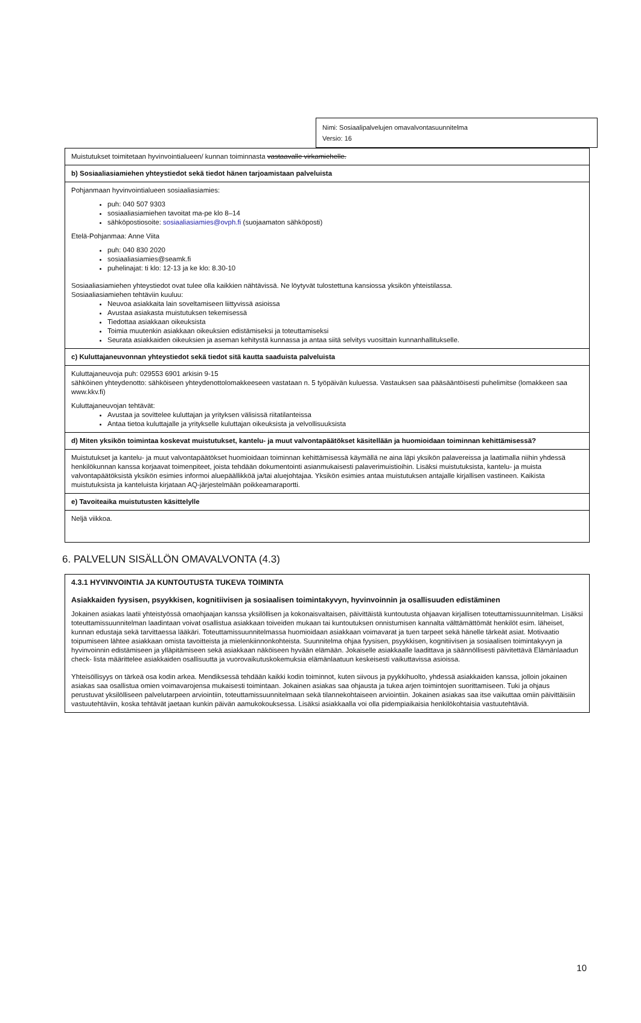Nimi: Sosiaalipalvelujen omavalvontasuunnitelma
Versio: 16
| Muistutukset toimitetaan hyvinvointialueen/ kunnan toiminnasta vastaavalle virkamiehelle. |
| b) Sosiaaliasiamiehen yhteystiedot sekä tiedot hänen tarjoamistaan palveluista |
| Pohjanmaan hyvinvointialueen sosiaaliasiamies: puh: 040 507 9303 sosiaaliasiamiehen tavoitat ma-pe klo 8–14 sähköpostiosoite: sosiaaliasiamies@ovph.fi (suojaamaton sähköposti) Etelä-Pohjanmaa: Anne Viita puh: 040 830 2020 sosiaaliasiamies@seamk.fi puhelinajat: ti klo: 12-13 ja ke klo: 8.30-10 Sosiaaliasiamiehen yhteystiedot ovat tulee olla kaikkien nähtävissä. Ne löytyvät tulostettuna kansiossa yksikön yhteistilassa. Sosiaaliasiamiehen tehtäviin kuuluu: Neuvoa asiakkaita lain soveltamiseen liittyvissä asioissa Avustaa asiakasta muistutuksen tekemisessä Tiedottaa asiakkaan oikeuksista Toimia muutenkin asiakkaan oikeuksien edistämiseksi ja toteuttamiseksi Seurata asiakkaiden oikeuksien ja aseman kehitystä kunnassa ja antaa siitä selvitys vuosittain kunnanhallitukselle. |
| c) Kuluttajaneuvonnan yhteystiedot sekä tiedot sitä kautta saaduista palveluista |
| Kuluttajaneuvoja puh: 029553 6901 arkisin 9-15 sähköinen yhteydenotto: sähköiseen yhteydenottolomakkeeseen vastataan n. 5 työpäivän kuluessa. Vastauksen saa pääsääntöisesti puhelimitse (lomakkeen saa www.kkv.fi) Kuluttajaneuvojan tehtävät: Avustaa ja sovittelee kuluttajan ja yrityksen välisissä riitatilanteissa Antaa tietoa kuluttajalle ja yritykselle kuluttajan oikeuksista ja velvollisuuksista |
| d) Miten yksikön toimintaa koskevat muistutukset, kantelu- ja muut valvontapäätökset käsitellään ja huomioidaan toiminnan kehittämisessä? |
| Muistutukset ja kantelu- ja muut valvontapäätökset huomioidaan toiminnan kehittämisessä käymällä ne aina läpi yksikön palavereissa ja laatimalla niihin yhdessä henkilökunnan kanssa korjaavat toimenpiteet, joista tehdään dokumentointi asianmukaisesti palaverimuistioihin. Lisäksi muistutuksista, kantelu- ja muista valvontapäätöksistä yksikön esimies informoi aluepäällikköä ja/tai aluejohtajaa. Yksikön esimies antaa muistutuksen antajalle kirjallisen vastineen. Kaikista muistutuksista ja kanteluista kirjataan AQ-järjestelmään poikkeamaraportti. |
| e) Tavoiteaika muistutusten käsittelylle |
| Neljä viikkoa. |
6. PALVELUN SISÄLLÖN OMAVALVONTA (4.3)
| 4.3.1 HYVINVOINTIA JA KUNTOUTUSTA TUKEVA TOIMINTA Asiakkaiden fyysisen, psyykkisen, kognitiivisen ja sosiaalisen toimintakyvyn, hyvinvoinnin ja osallisuuden edistäminen Jokainen asiakas laatii yhteistyössä omaohjaajan kanssa yksilöllisen ja kokonaisvaltaisen, päivittäistä kuntoutusta ohjaavan kirjallisen toteuttamissuunnitelman. Lisäksi toteuttamissuunnitelman laadintaan voivat osallistua asiakkaan toiveiden mukaan tai kuntoutuksen onnistumisen kannalta välttämättömät henkilöt esim. läheiset, kunnan edustaja sekä tarvittaessa lääkäri. Toteuttamissuunnitelmassa huomioidaan asiakkaan voimavarat ja tuen tarpeet sekä hänelle tärkeät asiat. Motivaatio toipumiseen lähtee asiakkaan omista tavoitteista ja mielenkiinnonkohteista. Suunnitelma ohjaa fyysisen, psyykkisen, kognitiivisen ja sosiaalisen toimintakyvyn ja hyvinvoinnin edistämiseen ja ylläpitämiseen sekä asiakkaan näköiseen hyvään elämään. Jokaiselle asiakkaalle laadittava ja säännöllisesti päivitettävä Elämänlaadun check- lista määrittelee asiakkaiden osallisuutta ja vuorovaikutuskokemuksia elämänlaatuun keskeisesti vaikuttavissa asioissa. Yhteisöllisyys on tärkeä osa kodin arkea. Mendiksessä tehdään kaikki kodin toiminnot, kuten siivous ja pyykkihuolto, yhdessä asiakkaiden kanssa, jolloin jokainen asiakas saa osallistua omien voimavarojensa mukaisesti toimintaan. Jokainen asiakas saa ohjausta ja tukea arjen toimintojen suorittamiseen. Tuki ja ohjaus perustuvat yksilölliseen palvelutarpeen arviointiin, toteuttamissuunnitelmaan sekä tilannekohtaiseen arviointiin. Jokainen asiakas saa itse vaikuttaa omiin päivittäisiin vastuutehtäviin, koska tehtävät jaetaan kunkin päivän aamukokouksessa. Lisäksi asiakkaalla voi olla pidempiaikaisia henkilökohtaisia vastuutehtäviä. |
10